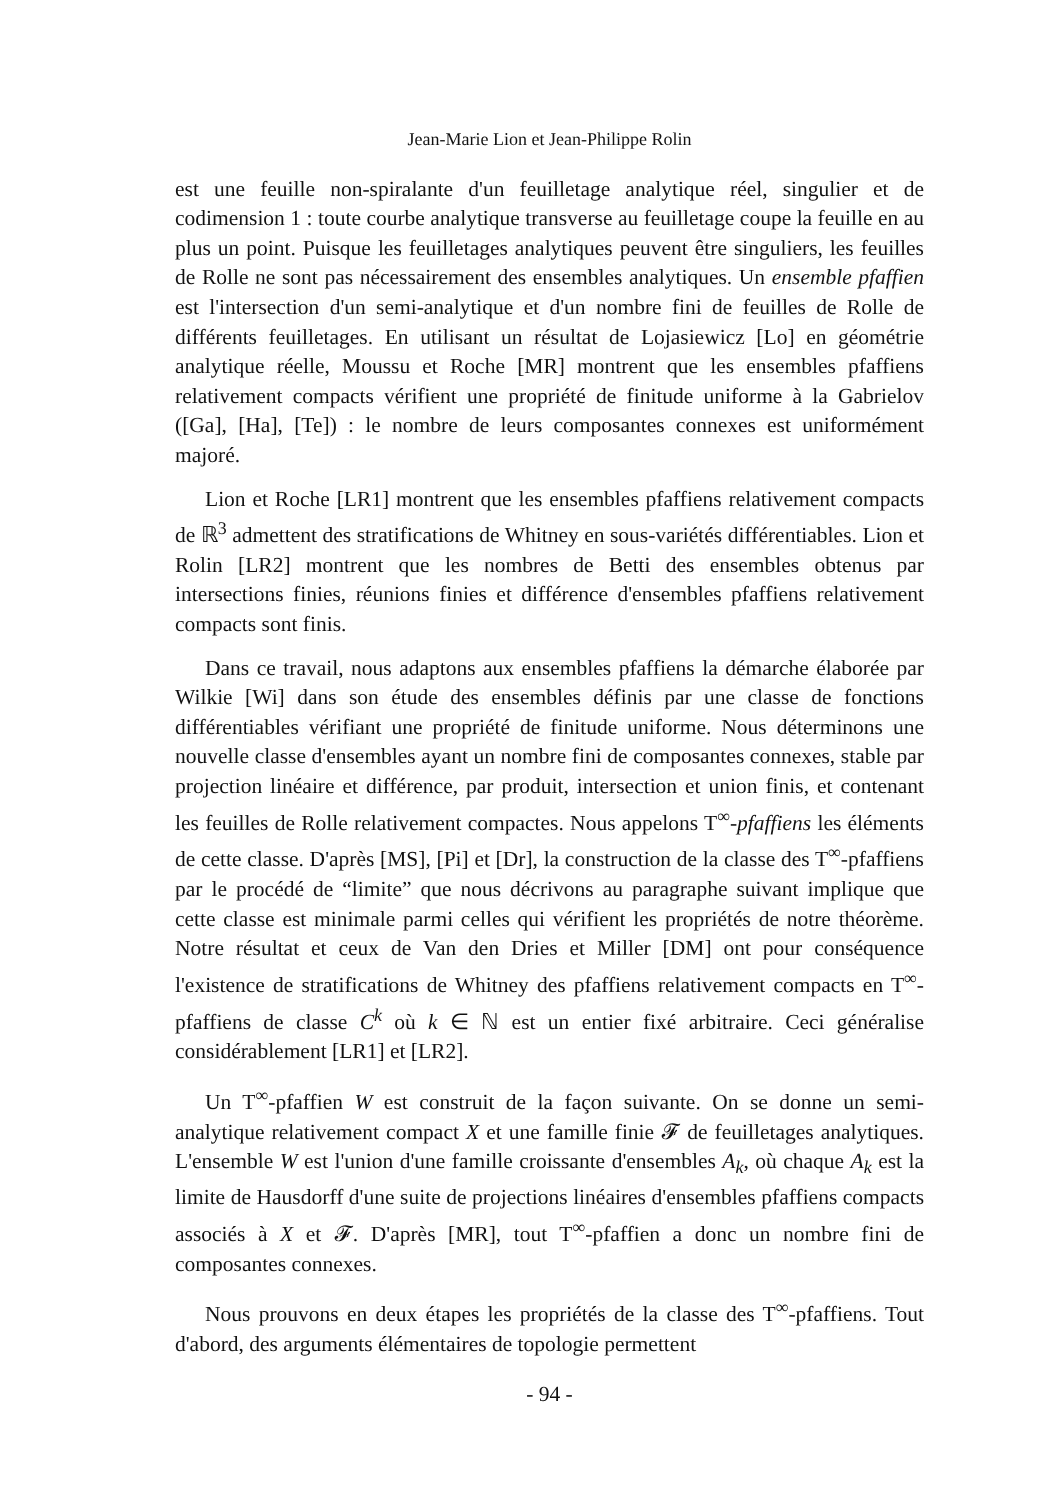Jean-Marie Lion et Jean-Philippe Rolin
est une feuille non-spiralante d'un feuilletage analytique réel, singulier et de codimension 1 : toute courbe analytique transverse au feuilletage coupe la feuille en au plus un point. Puisque les feuilletages analytiques peuvent être singuliers, les feuilles de Rolle ne sont pas nécessairement des ensembles analytiques. Un ensemble pfaffien est l'intersection d'un semi-analytique et d'un nombre fini de feuilles de Rolle de différents feuilletages. En utilisant un résultat de Lojasiewicz [Lo] en géométrie analytique réelle, Moussu et Roche [MR] montrent que les ensembles pfaffiens relativement compacts vérifient une propriété de finitude uniforme à la Gabrielov ([Ga], [Ha], [Te]) : le nombre de leurs composantes connexes est uniformément majoré.
Lion et Roche [LR1] montrent que les ensembles pfaffiens relativement compacts de ℝ<sup>3</sup> admettent des stratifications de Whitney en sous-variétés différentiables. Lion et Rolin [LR2] montrent que les nombres de Betti des ensembles obtenus par intersections finies, réunions finies et différence d'ensembles pfaffiens relativement compacts sont finis.
Dans ce travail, nous adaptons aux ensembles pfaffiens la démarche élaborée par Wilkie [Wi] dans son étude des ensembles définis par une classe de fonctions différentiables vérifiant une propriété de finitude uniforme. Nous déterminons une nouvelle classe d'ensembles ayant un nombre fini de composantes connexes, stable par projection linéaire et différence, par produit, intersection et union finis, et contenant les feuilles de Rolle relativement compactes. Nous appelons T<sup>∞</sup>-pfaffiens les éléments de cette classe. D'après [MS], [Pi] et [Dr], la construction de la classe des T<sup>∞</sup>-pfaffiens par le procédé de “limite” que nous décrivons au paragraphe suivant implique que cette classe est minimale parmi celles qui vérifient les propriétés de notre théorème. Notre résultat et ceux de Van den Dries et Miller [DM] ont pour conséquence l'existence de stratifications de Whitney des pfaffiens relativement compacts en T<sup>∞</sup>-pfaffiens de classe C<sup>k</sup> où k ∈ ℕ est un entier fixé arbitraire. Ceci généralise considérablement [LR1] et [LR2].
Un T<sup>∞</sup>-pfaffien W est construit de la façon suivante. On se donne un semi-analytique relativement compact X et une famille finie 𝓕 de feuilletages analytiques. L'ensemble W est l'union d'une famille croissante d'ensembles A<sub>k</sub>, où chaque A<sub>k</sub> est la limite de Hausdorff d'une suite de projections linéaires d'ensembles pfaffiens compacts associés à X et 𝓕. D'après [MR], tout T<sup>∞</sup>-pfaffien a donc un nombre fini de composantes connexes.
Nous prouvons en deux étapes les propriétés de la classe des T<sup>∞</sup>-pfaffiens. Tout d'abord, des arguments élémentaires de topologie permettent
- 94 -